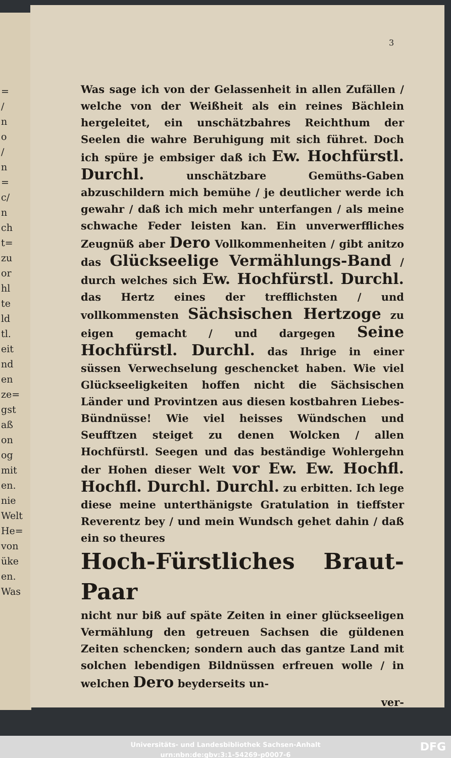=
/
n
o
/
n
=
c/
n
ch
t=
zu
or
hl
te
ld
tl.
eit
nd
en
ze=
gst
aß
on
og
mit
en.
nie
Welt
He=
von
üke
en.
Was
3
Was sage ich von der Gelassenheit in allen Zufällen / welche von der Weißheit als ein reines Bächlein hergeleitet, ein unschätzbahres Reichthum der Seelen die wahre Beruhigung mit sich führet. Doch ich spüre je embsiger daß ich Ew. Hochfürstl. Durchl. unschätzbare Gemüths-Gaben abzuschildern mich bemühe / je deutlicher werde ich gewahr / daß ich mich mehr unterfangen / als meine schwache Feder leisten kan. Ein unverwerffliches Zeugnüß aber Dero Vollkommenheiten / gibt anitzo das Glückseelige Vermählungs-Band / durch welches sich Ew. Hochfürstl. Durchl. das Hertz eines der trefflichsten / und vollkommensten Sächsischen Hertzoge zu eigen gemacht / und dargegen Seine Hochfürstl. Durchl. das Ihrige in einer süssen Verwechselung geschencket haben. Wie viel Glückseeligkeiten hoffen nicht die Sächsischen Länder und Provintzen aus diesen kostbahren Liebes-Bündnüsse! Wie viel heisses Wündschen und Seufftzen steiget zu denen Wolcken / allen Hochfürstl. Seegen und das beständige Wohlergehn der Hohen dieser Welt vor Ew. Ew. Hochfl. Hochfl. Durchl. Durchl. zu erbitten. Ich lege diese meine unterthänigste Gratulation in tieffster Reverentz bey / und mein Wundsch gehet dahin / daß ein so theures
Hoch-Fürstliches Braut-Paar
nicht nur biß auf späte Zeiten in einer glückseeligen Vermählung den getreuen Sachsen die güldenen Zeiten schencken; sondern auch das gantze Land mit solchen lebendigen Bildnüssen erfreuen wolle / in welchen Dero beyderseits un-
ver-
Universitäts- und Landesbibliothek Sachsen-Anhalt
urn:nbn:de:gbv:3:1-54269-p0007-6
DFG